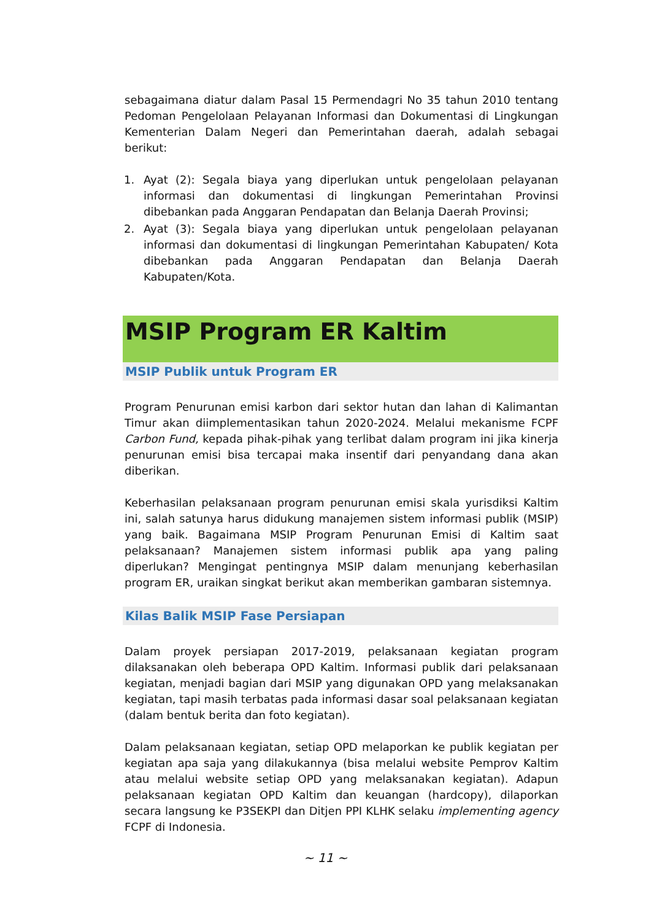sebagaimana diatur dalam Pasal 15 Permendagri No 35 tahun 2010 tentang Pedoman Pengelolaan Pelayanan Informasi dan Dokumentasi di Lingkungan Kementerian Dalam Negeri dan Pemerintahan daerah, adalah sebagai berikut:
1. Ayat (2): Segala biaya yang diperlukan untuk pengelolaan pelayanan informasi dan dokumentasi di lingkungan Pemerintahan Provinsi dibebankan pada Anggaran Pendapatan dan Belanja Daerah Provinsi;
2. Ayat (3): Segala biaya yang diperlukan untuk pengelolaan pelayanan informasi dan dokumentasi di lingkungan Pemerintahan Kabupaten/ Kota dibebankan pada Anggaran Pendapatan dan Belanja Daerah Kabupaten/Kota.
MSIP Program ER Kaltim
MSIP Publik untuk Program ER
Program Penurunan emisi karbon dari sektor hutan dan lahan di Kalimantan Timur akan diimplementasikan tahun 2020-2024. Melalui mekanisme FCPF Carbon Fund, kepada pihak-pihak yang terlibat dalam program ini jika kinerja penurunan emisi bisa tercapai maka insentif dari penyandang dana akan diberikan.
Keberhasilan pelaksanaan program penurunan emisi skala yurisdiksi Kaltim ini, salah satunya harus didukung manajemen sistem informasi publik (MSIP) yang baik. Bagaimana MSIP Program Penurunan Emisi di Kaltim saat pelaksanaan? Manajemen sistem informasi publik apa yang paling diperlukan? Mengingat pentingnya MSIP dalam menunjang keberhasilan program ER, uraikan singkat berikut akan memberikan gambaran sistemnya.
Kilas Balik MSIP Fase Persiapan
Dalam proyek persiapan 2017-2019, pelaksanaan kegiatan program dilaksanakan oleh beberapa OPD Kaltim. Informasi publik dari pelaksanaan kegiatan, menjadi bagian dari MSIP yang digunakan OPD yang melaksanakan kegiatan, tapi masih terbatas pada informasi dasar soal pelaksanaan kegiatan (dalam bentuk berita dan foto kegiatan).
Dalam pelaksanaan kegiatan, setiap OPD melaporkan ke publik kegiatan per kegiatan apa saja yang dilakukannya (bisa melalui website Pemprov Kaltim atau melalui website setiap OPD yang melaksanakan kegiatan). Adapun pelaksanaan kegiatan OPD Kaltim dan keuangan (hardcopy), dilaporkan secara langsung ke P3SEKPI dan Ditjen PPI KLHK selaku implementing agency FCPF di Indonesia.
~ 11 ~